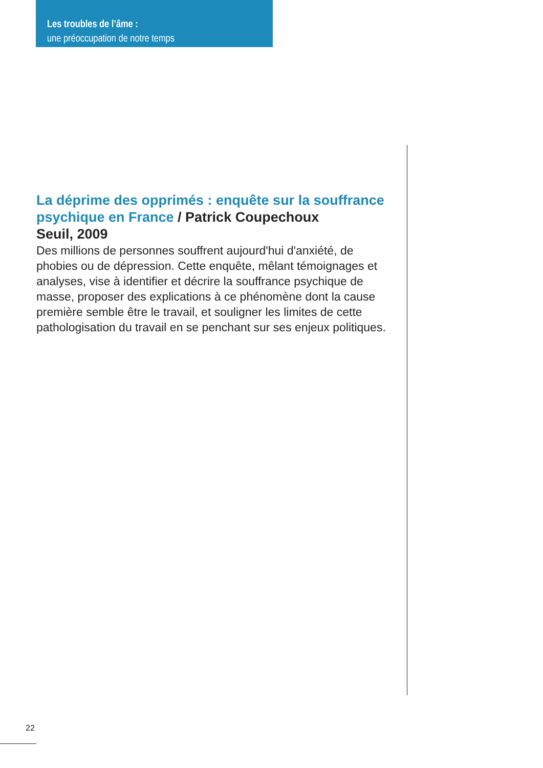Les troubles de l’âme :
une préoccupation de notre temps
La déprime des opprimés : enquête sur la souffrance psychique en France / Patrick Coupechoux
Seuil, 2009
Des millions de personnes souffrent aujourd'hui d'anxiété, de phobies ou de dépression. Cette enquête, mêlant témoignages et analyses, vise à identifier et décrire la souffrance psychique de masse, proposer des explications à ce phénomène dont la cause première semble être le travail, et souligner les limites de cette pathologisation du travail en se penchant sur ses enjeux politiques.
22